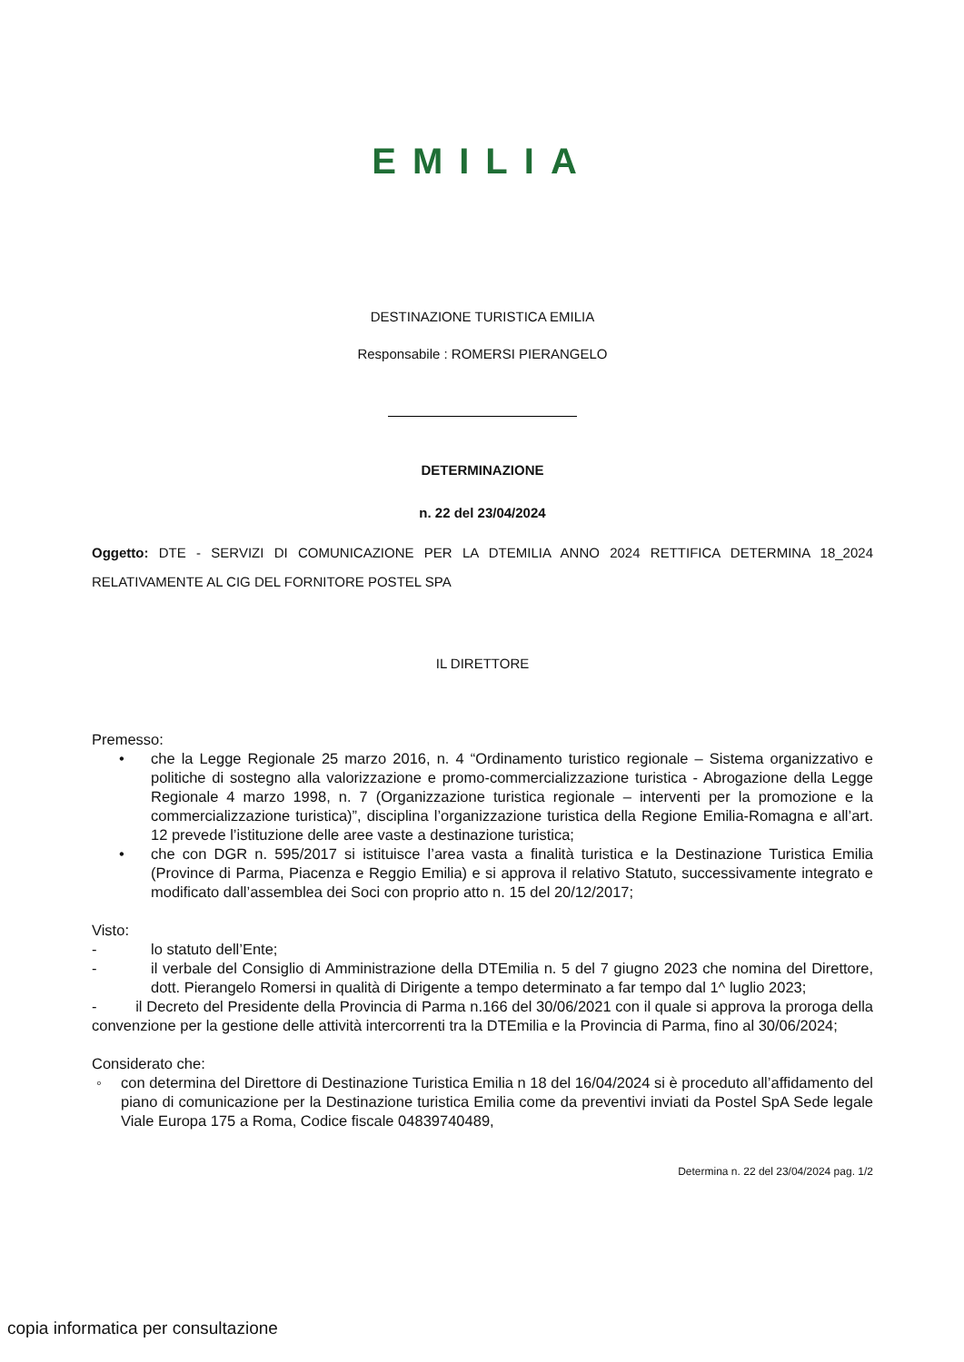EMILIA
DESTINAZIONE TURISTICA EMILIA
Responsabile : ROMERSI PIERANGELO
DETERMINAZIONE
n. 22 del 23/04/2024
Oggetto: DTE - SERVIZI DI COMUNICAZIONE PER LA DTEMILIA ANNO 2024 RETTIFICA DETERMINA 18_2024 RELATIVAMENTE AL CIG DEL FORNITORE POSTEL SPA
IL DIRETTORE
Premesso:
• che la Legge Regionale 25 marzo 2016, n. 4 “Ordinamento turistico regionale – Sistema organizzativo e politiche di sostegno alla valorizzazione e promo-commercializzazione turistica - Abrogazione della Legge Regionale 4 marzo 1998, n. 7 (Organizzazione turistica regionale – interventi per la promozione e la commercializzazione turistica)”, disciplina l’organizzazione turistica della Regione Emilia-Romagna e all’art. 12 prevede l’istituzione delle aree vaste a destinazione turistica;
• che con DGR n. 595/2017 si istituisce l’area vasta a finalità turistica e la Destinazione Turistica Emilia (Province di Parma, Piacenza e Reggio Emilia) e si approva il relativo Statuto, successivamente integrato e modificato dall’assemblea dei Soci con proprio atto n. 15 del 20/12/2017;
Visto:
- lo statuto dell’Ente;
- il verbale del Consiglio di Amministrazione della DTEmilia n. 5 del 7 giugno 2023 che nomina del Direttore, dott. Pierangelo Romersi in qualità di Dirigente a tempo determinato a far tempo dal 1^ luglio 2023;
- il Decreto del Presidente della Provincia di Parma n.166 del 30/06/2021 con il quale si approva la proroga della convenzione per la gestione delle attività intercorrenti tra la DTEmilia e la Provincia di Parma, fino al 30/06/2024;
Considerato che:
◦ con determina del Direttore di Destinazione Turistica Emilia n 18 del 16/04/2024 si è proceduto all’affidamento del piano di comunicazione per la Destinazione turistica Emilia come da preventivi inviati da Postel SpA Sede legale Viale Europa 175 a Roma, Codice fiscale 04839740489,
Determina n. 22 del 23/04/2024 pag. 1/2
copia informatica per consultazione